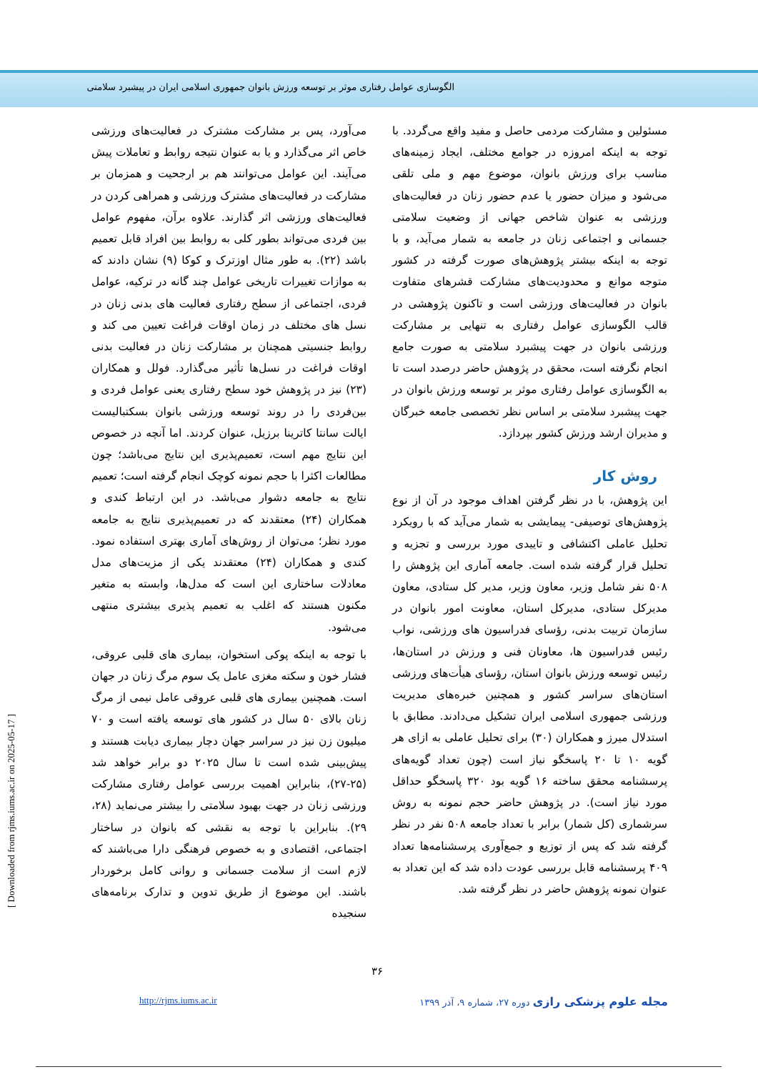الگوسازی عوامل رفتاری موثر بر توسعه ورزش بانوان جمهوری اسلامی ایران در پیشبرد سلامتی
می‌آورد، پس بر مشارکت مشترک در فعالیت‌های ورزشی خاص اثر می‌گذارد و یا به عنوان نتیجه روابط و تعاملات پیش می‌آیند. این عوامل می‌توانند هم بر ارجحیت و همزمان بر مشارکت در فعالیت‌های مشترک ورزشی و همراهی کردن در فعالیت‌های ورزشی اثر گذارند. علاوه برآن، مفهوم عوامل بین فردی می‌تواند بطور کلی به روابط بین افراد قابل تعمیم باشد (۲۲). به طور مثال اوزترک و کوکا (۹) نشان دادند که به موازات تغییرات تاریخی عوامل چند گانه در ترکیه، عوامل فردی، اجتماعی از سطح رفتاری فعالیت های بدنی زنان در نسل های مختلف در زمان اوقات فراغت تعیین می کند و روابط جنسیتی همچنان بر مشارکت زنان در فعالیت بدنی اوقات فراغت در نسل‌ها تأثیر می‌گذارد. فولل و همکاران (۲۳) نیز در پژوهش خود سطح رفتاری یعنی عوامل فردی و بین‌فردی را در روند توسعه ورزشی بانوان بسکتبالیست ایالت سانتا کاترینا برزیل، عنوان کردند. اما آنچه در خصوص این نتایج مهم است، تعمیم‌پذیری این نتایج می‌باشد؛ چون مطالعات اکثرا با حجم نمونه کوچک انجام گرفته است؛ تعمیم نتایج به جامعه دشوار می‌باشد. در این ارتباط کندی و همکاران (۲۴) معتقدند که در تعمیم‌پذیری نتایج به جامعه مورد نظر؛ می‌توان از روش‌های آماری بهتری استفاده نمود. کندی و همکاران (۲۴) معتقدند یکی از مزیت‌های مدل معادلات ساختاری این است که مدل‌ها، وابسته به متغیر مکنون هستند که اغلب به تعمیم پذیری بیشتری منتهی می‌شود.
با توجه به اینکه پوکی استخوان، بیماری های قلبی عروقی، فشار خون و سکته مغزی عامل یک سوم مرگ زنان در جهان است. همچنین بیماری های قلبی عروقی عامل نیمی از مرگ زنان بالای ۵۰ سال در کشور های توسعه یافته است و ۷۰ میلیون زن نیز در سراسر جهان دچار بیماری دیابت هستند و پیش‌بینی شده است تا سال ۲۰۲۵ دو برابر خواهد شد (۲۵-۲۷)، بنابراین اهمیت بررسی عوامل رفتاری مشارکت ورزشی زنان در جهت بهبود سلامتی را بیشتر می‌نماید (۲۸، ۲۹). بنابراین با توجه به نقشی که بانوان در ساختار اجتماعی، اقتصادی و به خصوص فرهنگی دارا می‌باشند که لازم است از سلامت جسمانی و روانی کامل برخوردار باشند. این موضوع از طریق تدوین و تدارک برنامه‌های سنجیده
مسئولین و مشارکت مردمی حاصل و مفید واقع می‌گردد. با توجه به اینکه امروزه در جوامع مختلف، ایجاد زمینه‌های مناسب برای ورزش بانوان، موضوع مهم و ملی تلقی می‌شود و میزان حضور یا عدم حضور زنان در فعالیت‌های ورزشی به عنوان شاخص جهانی از وضعیت سلامتی جسمانی و اجتماعی زنان در جامعه به شمار می‌آید، و با توجه به اینکه بیشتر پژوهش‌های صورت گرفته در کشور متوجه موانع و محدودیت‌های مشارکت قشرهای متفاوت بانوان در فعالیت‌های ورزشی است و تاکنون پژوهشی در قالب الگوسازی عوامل رفتاری به تنهایی بر مشارکت ورزشی بانوان در جهت پیشبرد سلامتی به صورت جامع انجام نگرفته است، محقق در پژوهش حاضر درصدد است تا به الگوسازی عوامل رفتاری موثر بر توسعه ورزش بانوان در جهت پیشبرد سلامتی بر اساس نظر تخصصی جامعه خبرگان و مدیران ارشد ورزش کشور بپردازد.
روش کار
این پژوهش، با در نظر گرفتن اهداف موجود در آن از نوع پژوهش‌های توصیفی- پیمایشی به شمار می‌آید که با رویکرد تحلیل عاملی اکتشافی و تاییدی مورد بررسی و تجزیه و تحلیل قرار گرفته شده است. جامعه آماری این پژوهش را ۵۰۸ نفر شامل وزیر، معاون وزیر، مدیر کل ستادی، معاون مدیرکل ستادی، مدیرکل استان، معاونت امور بانوان در سازمان تربیت بدنی، رؤسای فدراسیون های ورزشی، نواب رئیس فدراسیون ها، معاونان فنی و ورزش در استان‌ها، رئیس توسعه ورزش بانوان استان، رؤسای هیأت‌های ورزشی استان‌های سراسر کشور و همچنین خبره‌های مدیریت ورزشی جمهوری اسلامی ایران تشکیل می‌دادند. مطابق با استدلال میرز و همکاران (۳۰) برای تحلیل عاملی به ازای هر گویه ۱۰ تا ۲۰ پاسخگو نیاز است (چون تعداد گویه‌های پرسشنامه محقق ساخته ۱۶ گویه بود ۳۲۰ پاسخگو حداقل مورد نیاز است). در پژوهش حاضر حجم نمونه به روش سرشماری (کل شمار) برابر با تعداد جامعه ۵۰۸ نفر در نظر گرفته شد که پس از توزیع و جمع‌آوری پرسشنامه‌ها تعداد ۴۰۹ پرسشنامه قابل بررسی عودت داده شد که این تعداد به عنوان نمونه پژوهش حاضر در نظر گرفته شد.
۳۶
مجله علوم پزشکی رازی دوره ۲۷، شماره ۹، آذر ۱۳۹۹ http://rjms.iums.ac.ir
[ Downloaded from rjms.iums.ac.ir on 2025-05-17 ]